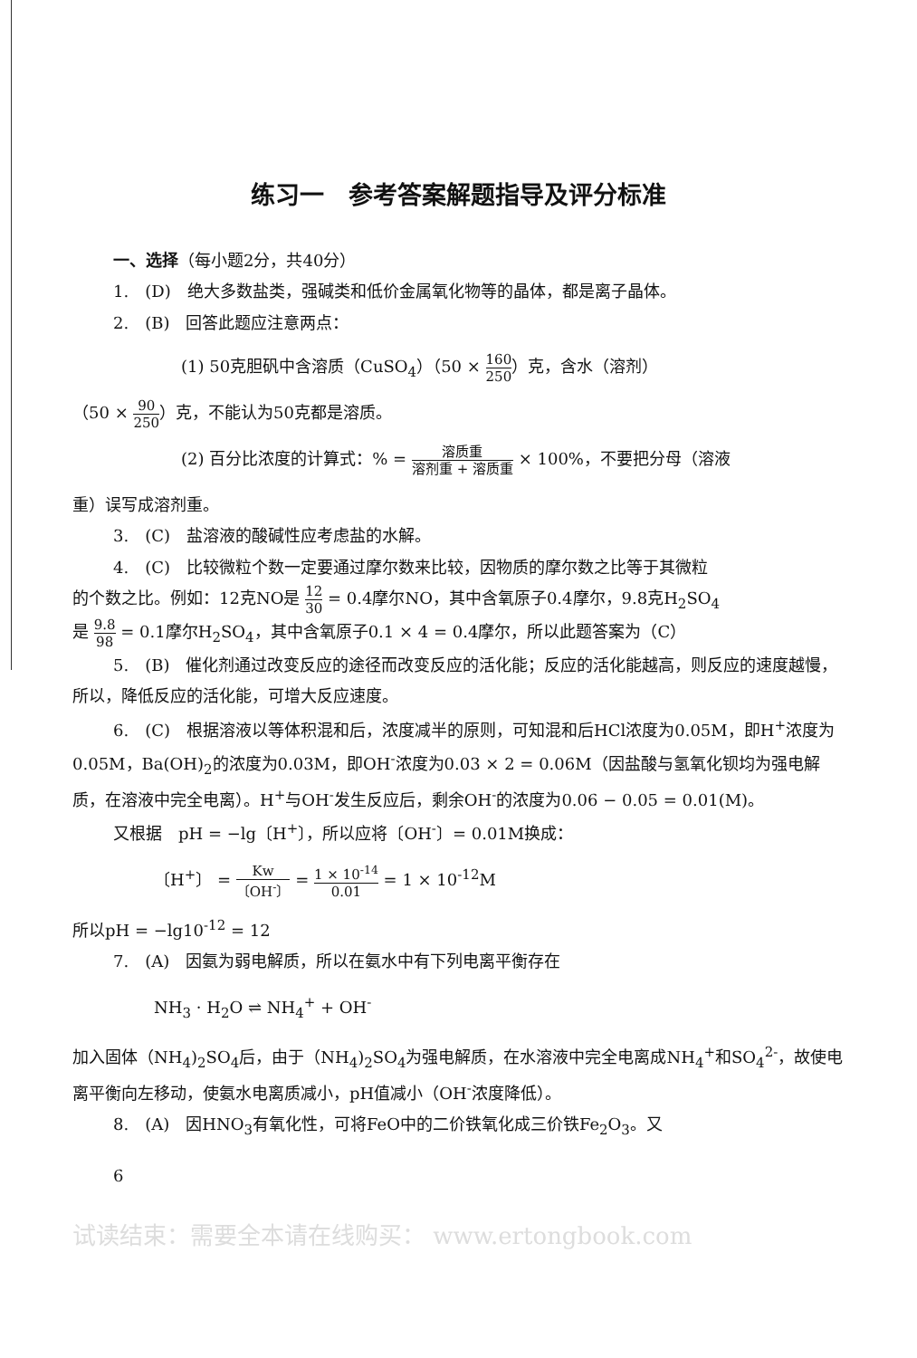练习一　参考答案解题指导及评分标准
一、选择（每小题2分，共40分）
1.　(D)　绝大多数盐类，强碱类和低价金属氧化物等的晶体，都是离子晶体。
2.　(B)　回答此题应注意两点：
(1) 50克胆矾中含溶质（CuSO<sub>4</sub>）（50 × 160 250）克，含水（溶剂）
（50 × 90 250）克，不能认为50克都是溶质。
(2) 百分比浓度的计算式：% = 溶质重 溶剂重 + 溶质重 × 100%，不要把分母（溶液
重）误写成溶剂重。
3.　(C)　盐溶液的酸碱性应考虑盐的水解。
4.　(C)　比较微粒个数一定要通过摩尔数来比较，因物质的摩尔数之比等于其微粒
的个数之比。例如：12克NO是 12 30 = 0.4摩尔NO，其中含氧原子0.4摩尔，9.8克H<sub>2</sub>SO<sub>4</sub>
是 9.8 98 = 0.1摩尔H<sub>2</sub>SO<sub>4</sub>，其中含氧原子0.1 × 4 = 0.4摩尔，所以此题答案为（C）
5.　(B)　催化剂通过改变反应的途径而改变反应的活化能；反应的活化能越高，则反应的速度越慢，所以，降低反应的活化能，可增大反应速度。
6.　(C)　根据溶液以等体积混和后，浓度减半的原则，可知混和后HCl浓度为0.05M，即H<sup>+</sup>浓度为0.05M，Ba(OH)<sub>2</sub>的浓度为0.03M，即OH<sup>-</sup>浓度为0.03 × 2 = 0.06M（因盐酸与氢氧化钡均为强电解质，在溶液中完全电离）。H<sup>+</sup>与OH<sup>-</sup>发生反应后，剩余OH<sup>-</sup>的浓度为0.06 − 0.05 = 0.01(M)。
又根据　pH = −lg〔H<sup>+</sup>〕，所以应将〔OH<sup>-</sup>〕= 0.01M换成：
〔H<sup>+</sup>〕 = Kw 〔OH<sup>-</sup>〕 = 1 × 10<sup>-14</sup> 0.01 = 1 × 10<sup>-12</sup>M
所以pH = −lg10<sup>-12</sup> = 12
7.　(A)　因氨为弱电解质，所以在氨水中有下列电离平衡存在
NH<sub>3</sub> · H<sub>2</sub>O ⇌ NH<sub>4</sub><sup>+</sup> + OH<sup>-</sup>
加入固体（NH<sub>4</sub>)<sub>2</sub>SO<sub>4</sub>后，由于（NH<sub>4</sub>)<sub>2</sub>SO<sub>4</sub>为强电解质，在水溶液中完全电离成NH<sub>4</sub><sup>+</sup>和SO<sub>4</sub><sup>2-</sup>，故使电离平衡向左移动，使氨水电离质减小，pH值减小（OH<sup>-</sup>浓度降低）。
8.　(A)　因HNO<sub>3</sub>有氧化性，可将FeO中的二价铁氧化成三价铁Fe<sub>2</sub>O<sub>3</sub>。又
6
试读结束：需要全本请在线购买： www.ertongbook.com